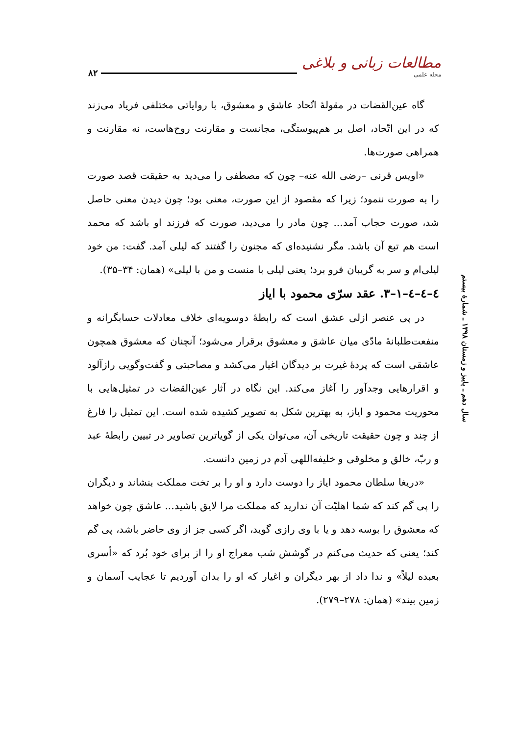۸۲
مطالعات زبانی و بلاغی
مجله علمی
سال دهم ـ پاییز و زمستان ۱۳۹۸ ـ شمارۀ بیستم
گاه عین‌القضات در مقولۀ اتّحاد عاشق و معشوق، با روایاتی مختلفی فریاد می‌زند که در این اتّحاد، اصل بر هم‌پیوستگی، مجانست و مقارنت روح‌هاست، نه مقارنت و همراهی صورت‌ها.
«اویس قرنی –رضی الله عنه– چون که مصطفی را می‌دید به حقیقت قصد صورت را به صورت ننمود؛ زیرا که مقصود از این صورت، معنی بود؛ چون دیدن معنی حاصل شد، صورت حجاب آمد... چون مادر را می‌دید، صورت که فرزند او باشد که محمد است هم تبع آن باشد. مگر نشنیده‌ای که مجنون را گفتند که لیلی آمد. گفت: من خود لیلی‌ام و سر به گریبان فرو برد؛ یعنی لیلی با منست و من با لیلی» (همان: ۳۴–۳۵).
٤–٤–٤–۱–۳. عقد سرّی محمود با ایاز
در پی عنصر ازلی عشق است که رابطۀ دوسویه‌ای خلاف معادلات حسابگرانه و منفعت‌طلبانۀ مادّی میان عاشق و معشوق برقرار می‌شود؛ آنچنان که معشوق همچون عاشقی است که پردۀ غیرت بر دیدگان اغیار می‌کشد و مصاحبتی و گفت‌وگویی رازآلود و اقرارهایی وجدآور را آغاز می‌کند. این نگاه در آثار عین‌القضات در تمثیل‌هایی با محوریت محمود و ایاز، به بهترین شکل به تصویر کشیده شده است. این تمثیل را فارغ از چند و چون حقیقت تاریخی آن، می‌توان یکی از گویاترین تصاویر در تبیین رابطۀ عبد و ربّ، خالق و مخلوقی و خلیفه‌اللهی آدم در زمین دانست.
«دریغا سلطان محمود ایاز را دوست دارد و او را بر تخت مملکت بنشاند و دیگران را پی گم کند که شما اهلیّت آن ندارید که مملکت مرا لایق باشید... عاشق چون خواهد که معشوق را بوسه دهد و یا با وی رازی گوید، اگر کسی جز از وی حاضر باشد، پی گم کند؛ یعنی که حدیث می‌کنم در گوشش شب معراج او را از برای خود بُرد که «أسری بعبده لیلاً» و ندا داد از بهر دیگران و اغیار که او را بدان آوردیم تا عجایب آسمان و زمین بیند» (همان: ۲۷۸–۲۷۹).